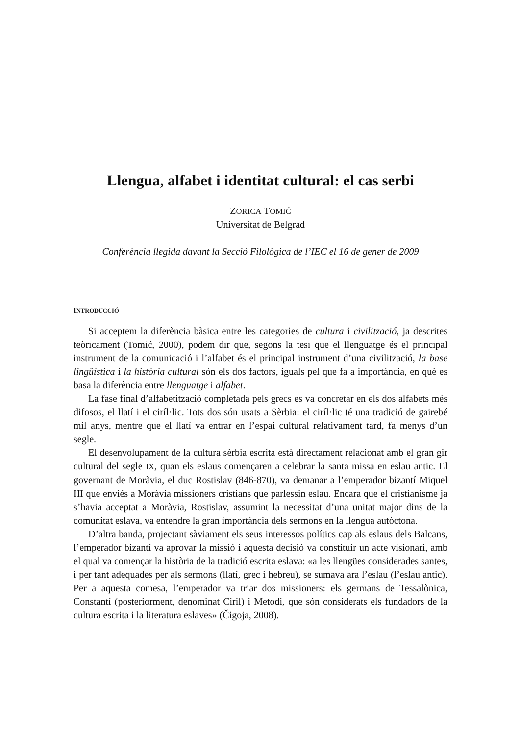Llengua, alfabet i identitat cultural: el cas serbi
ZORICA TOMIĆ
Universitat de Belgrad
Conferència llegida davant la Secció Filològica de l’IEC el 16 de gener de 2009
INTRODUCCIÓ
Si acceptem la diferència bàsica entre les categories de cultura i civilització, ja descrites teòricament (Tomić, 2000), podem dir que, segons la tesi que el llenguatge és el principal instrument de la comunicació i l’alfabet és el principal instrument d’una civilització, la base lingüística i la història cultural són els dos factors, iguals pel que fa a importància, en què es basa la diferència entre llenguatge i alfabet.
La fase final d’alfabetització completada pels grecs es va concretar en els dos alfabets més difosos, el llatí i el ciríl·lic. Tots dos són usats a Sèrbia: el ciríl·lic té una tradició de gairebé mil anys, mentre que el llatí va entrar en l’espai cultural relativament tard, fa menys d’un segle.
El desenvolupament de la cultura sèrbia escrita està directament relacionat amb el gran gir cultural del segle IX, quan els eslaus començaren a celebrar la santa missa en eslau antic. El governant de Moràvia, el duc Rostislav (846-870), va demanar a l’emperador bizantí Miquel III que enviés a Moràvia missioners cristians que parlessin eslau. Encara que el cristianisme ja s’havia acceptat a Moràvia, Rostislav, assumint la necessitat d’una unitat major dins de la comunitat eslava, va entendre la gran importància dels sermons en la llengua autòctona.
D’altra banda, projectant sàviament els seus interessos polítics cap als eslaus dels Balcans, l’emperador bizantí va aprovar la missió i aquesta decisió va constituir un acte visionari, amb el qual va començar la història de la tradició escrita eslava: «a les llengües considerades santes, i per tant adequades per als sermons (llatí, grec i hebreu), se sumava ara l’eslau (l’eslau antic). Per a aquesta comesa, l’emperador va triar dos missioners: els germans de Tessalònica, Constantí (posteriorment, denominat Ciril) i Metodi, que són considerats els fundadors de la cultura escrita i la literatura eslaves» (Čigoja, 2008).